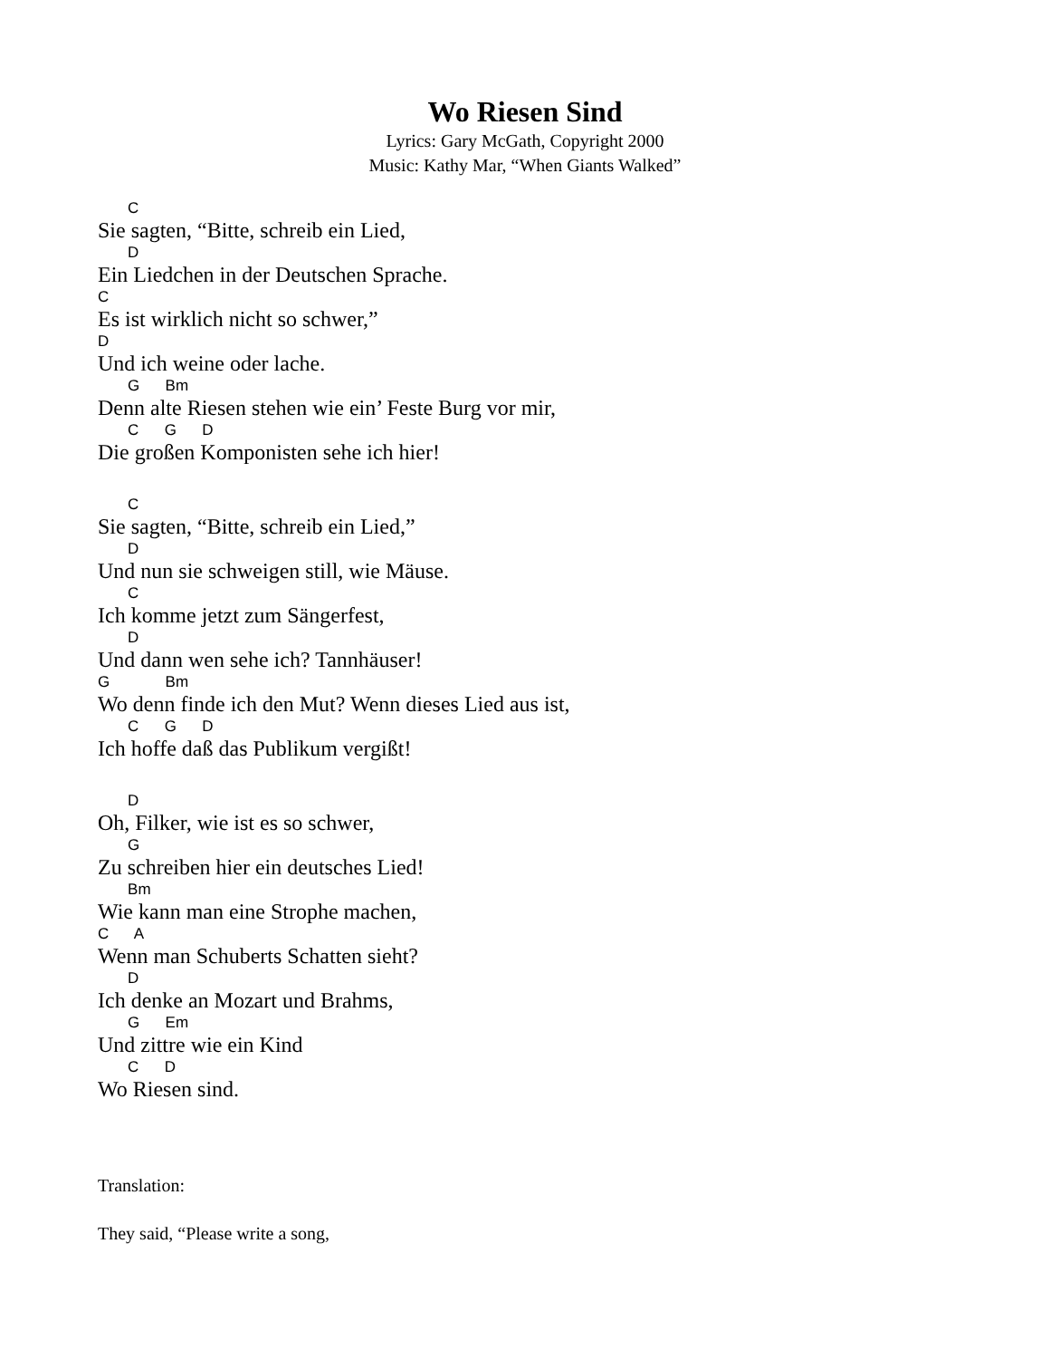Wo Riesen Sind
Lyrics: Gary McGath, Copyright 2000
Music: Kathy Mar, “When Giants Walked”
C
Sie sagten, “Bitte, schreib ein Lied,
D
Ein Liedchen in der Deutschen Sprache.
C
Es ist wirklich nicht so schwer,”
D
Und ich weine oder lache.
G Bm
Denn alte Riesen stehen wie ein’ Feste Burg vor mir,
C G D
Die großen Komponisten sehe ich hier!
C
Sie sagten, “Bitte, schreib ein Lied,”
D
Und nun sie schweigen still, wie Mäuse.
C
Ich komme jetzt zum Sängerfest,
D
Und dann wen sehe ich? Tannhäuser!
G Bm
Wo denn finde ich den Mut? Wenn dieses Lied aus ist,
C G D
Ich hoffe daß das Publikum vergißt!
D
Oh, Filker, wie ist es so schwer,
G
Zu schreiben hier ein deutsches Lied!
Bm
Wie kann man eine Strophe machen,
C A
Wenn man Schuberts Schatten sieht?
D
Ich denke an Mozart und Brahms,
G Em
Und zittre wie ein Kind
C D
Wo Riesen sind.
Translation:
They said, “Please write a song,